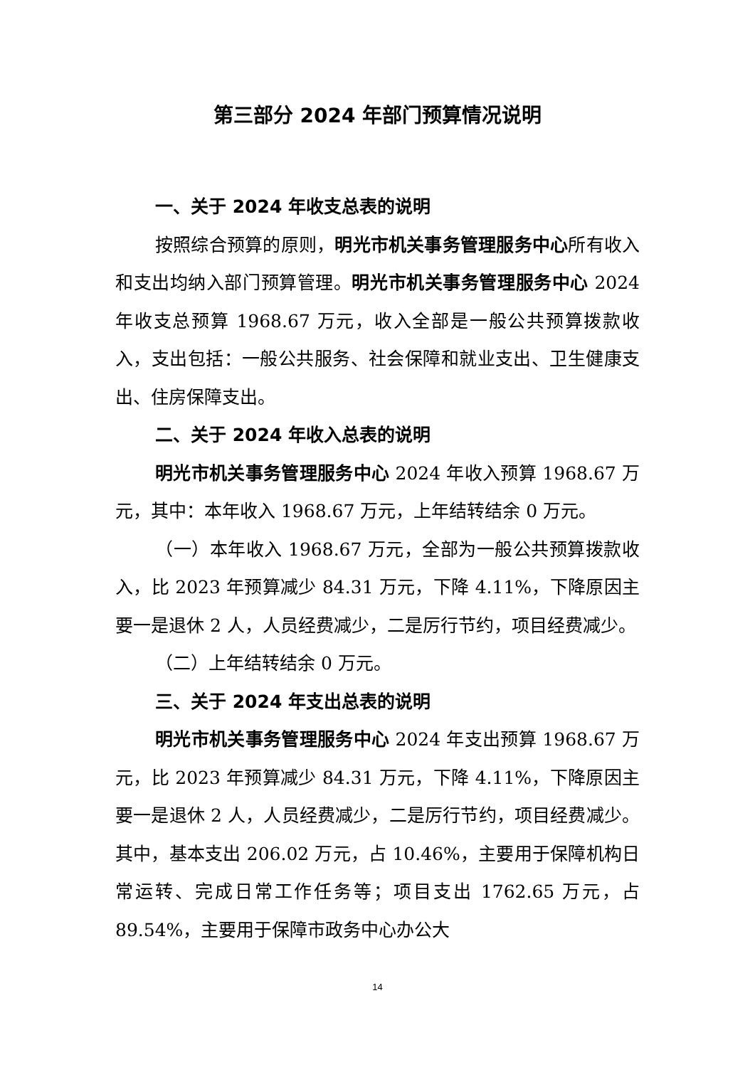第三部分 2024 年部门预算情况说明
一、关于 2024 年收支总表的说明
按照综合预算的原则，明光市机关事务管理服务中心所有收入和支出均纳入部门预算管理。明光市机关事务管理服务中心 2024 年收支总预算 1968.67 万元，收入全部是一般公共预算拨款收入，支出包括：一般公共服务、社会保障和就业支出、卫生健康支出、住房保障支出。
二、关于 2024 年收入总表的说明
明光市机关事务管理服务中心 2024 年收入预算 1968.67 万元，其中：本年收入 1968.67 万元，上年结转结余 0 万元。
（一）本年收入 1968.67 万元，全部为一般公共预算拨款收入，比 2023 年预算减少 84.31 万元，下降 4.11%，下降原因主要一是退休 2 人，人员经费减少，二是厉行节约，项目经费减少。
（二）上年结转结余 0 万元。
三、关于 2024 年支出总表的说明
明光市机关事务管理服务中心 2024 年支出预算 1968.67 万元，比 2023 年预算减少 84.31 万元，下降 4.11%，下降原因主要一是退休 2 人，人员经费减少，二是厉行节约，项目经费减少。其中，基本支出 206.02 万元，占 10.46%，主要用于保障机构日常运转、完成日常工作任务等；项目支出 1762.65 万元，占 89.54%，主要用于保障市政务中心办公大
14